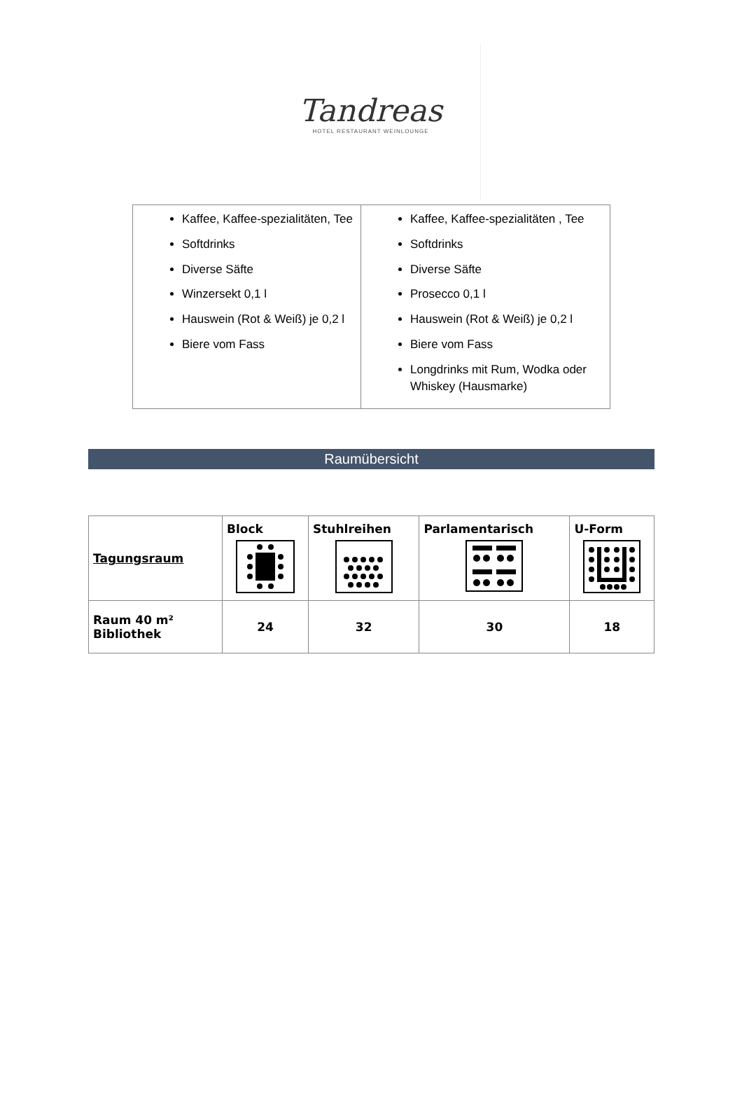Tandreas
HOTEL RESTAURANT WEINLOUNGE
| Kaffee, Kaffee-spezialitäten, Tee Softdrinks Diverse Säfte Winzersekt 0,1 l Hauswein (Rot & Weiß) je 0,2 l Biere vom Fass | Kaffee, Kaffee-spezialitäten , Tee Softdrinks Diverse Säfte Prosecco 0,1 l Hauswein (Rot & Weiß) je 0,2 l Biere vom Fass Longdrinks mit Rum, Wodka oder Whiskey (Hausmarke) |
Raumübersicht
| Tagungsraum | Block | Stuhlreihen | Parlamentarisch | U-Form |
| --- | --- | --- | --- | --- |
| Raum 40 m² Bibliothek | 24 | 32 | 30 | 18 |